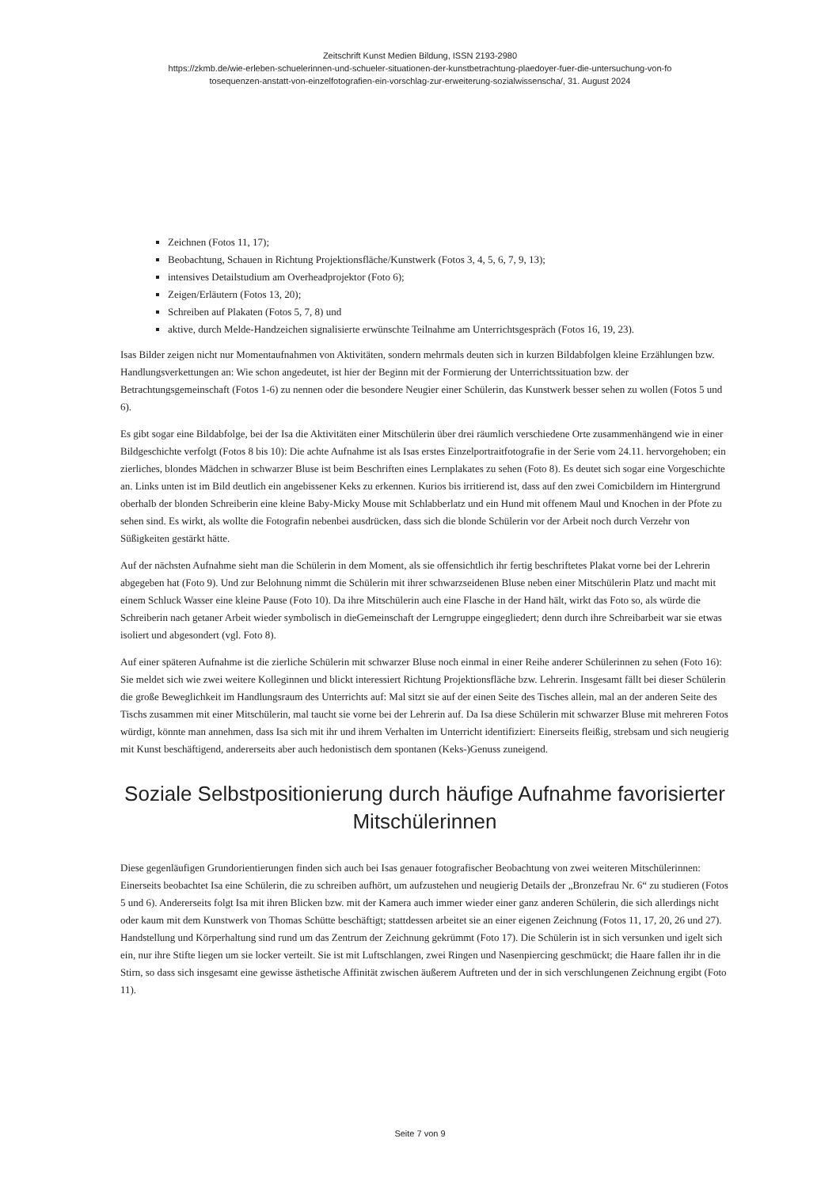Zeitschrift Kunst Medien Bildung, ISSN 2193-2980
https://zkmb.de/wie-erleben-schuelerinnen-und-schueler-situationen-der-kunstbetrachtung-plaedoyer-fuer-die-untersuchung-von-fo
tosequenzen-anstatt-von-einzelfotografien-ein-vorschlag-zur-erweiterung-sozialwissenscha/, 31. August 2024
Zeichnen (Fotos 11, 17);
Beobachtung, Schauen in Richtung Projektionsfläche/Kunstwerk (Fotos 3, 4, 5, 6, 7, 9, 13);
intensives Detailstudium am Overheadprojektor (Foto 6);
Zeigen/Erläutern (Fotos 13, 20);
Schreiben auf Plakaten (Fotos 5, 7, 8) und
aktive, durch Melde-Handzeichen signalisierte erwünschte Teilnahme am Unterrichtsgespräch (Fotos 16, 19, 23).
Isas Bilder zeigen nicht nur Momentaufnahmen von Aktivitäten, sondern mehrmals deuten sich in kurzen Bildabfolgen kleine Erzählungen bzw. Handlungsverkettungen an: Wie schon angedeutet, ist hier der Beginn mit der Formierung der Unterrichtssituation bzw. der Betrachtungsgemeinschaft (Fotos 1-6) zu nennen oder die besondere Neugier einer Schülerin, das Kunstwerk besser sehen zu wollen (Fotos 5 und 6).
Es gibt sogar eine Bildabfolge, bei der Isa die Aktivitäten einer Mitschülerin über drei räumlich verschiedene Orte zusammenhängend wie in einer Bildgeschichte verfolgt (Fotos 8 bis 10): Die achte Aufnahme ist als Isas erstes Einzelportraitfotografie in der Serie vom 24.11. hervorgehoben; ein zierliches, blondes Mädchen in schwarzer Bluse ist beim Beschriften eines Lernplakates zu sehen (Foto 8). Es deutet sich sogar eine Vorgeschichte an. Links unten ist im Bild deutlich ein angebissener Keks zu erkennen. Kurios bis irritierend ist, dass auf den zwei Comicbildern im Hintergrund oberhalb der blonden Schreiberin eine kleine Baby-Micky Mouse mit Schlabberlatz und ein Hund mit offenem Maul und Knochen in der Pfote zu sehen sind. Es wirkt, als wollte die Fotografin nebenbei ausdrücken, dass sich die blonde Schülerin vor der Arbeit noch durch Verzehr von Süßigkeiten gestärkt hätte.
Auf der nächsten Aufnahme sieht man die Schülerin in dem Moment, als sie offensichtlich ihr fertig beschriftetes Plakat vorne bei der Lehrerin abgegeben hat (Foto 9). Und zur Belohnung nimmt die Schülerin mit ihrer schwarzseidenen Bluse neben einer Mitschülerin Platz und macht mit einem Schluck Wasser eine kleine Pause (Foto 10). Da ihre Mitschülerin auch eine Flasche in der Hand hält, wirkt das Foto so, als würde die Schreiberin nach getaner Arbeit wieder symbolisch in dieGemeinschaft der Lerngruppe eingegliedert; denn durch ihre Schreibarbeit war sie etwas isoliert und abgesondert (vgl. Foto 8).
Auf einer späteren Aufnahme ist die zierliche Schülerin mit schwarzer Bluse noch einmal in einer Reihe anderer Schülerinnen zu sehen (Foto 16): Sie meldet sich wie zwei weitere Kolleginnen und blickt interessiert Richtung Projektionsfläche bzw. Lehrerin. Insgesamt fällt bei dieser Schülerin die große Beweglichkeit im Handlungsraum des Unterrichts auf: Mal sitzt sie auf der einen Seite des Tisches allein, mal an der anderen Seite des Tischs zusammen mit einer Mitschülerin, mal taucht sie vorne bei der Lehrerin auf. Da Isa diese Schülerin mit schwarzer Bluse mit mehreren Fotos würdigt, könnte man annehmen, dass Isa sich mit ihr und ihrem Verhalten im Unterricht identifiziert: Einerseits fleißig, strebsam und sich neugierig mit Kunst beschäftigend, andererseits aber auch hedonistisch dem spontanen (Keks-)Genuss zuneigend.
Soziale Selbstpositionierung durch häufige Aufnahme favorisierter Mitschülerinnen
Diese gegenläufigen Grundorientierungen finden sich auch bei Isas genauer fotografischer Beobachtung von zwei weiteren Mitschülerinnen: Einerseits beobachtet Isa eine Schülerin, die zu schreiben aufhört, um aufzustehen und neugierig Details der „Bronzefrau Nr. 6“ zu studieren (Fotos 5 und 6). Andererseits folgt Isa mit ihren Blicken bzw. mit der Kamera auch immer wieder einer ganz anderen Schülerin, die sich allerdings nicht oder kaum mit dem Kunstwerk von Thomas Schütte beschäftigt; stattdessen arbeitet sie an einer eigenen Zeichnung (Fotos 11, 17, 20, 26 und 27). Handstellung und Körperhaltung sind rund um das Zentrum der Zeichnung gekrümmt (Foto 17). Die Schülerin ist in sich versunken und igelt sich ein, nur ihre Stifte liegen um sie locker verteilt. Sie ist mit Luftschlangen, zwei Ringen und Nasenpiercing geschmückt; die Haare fallen ihr in die Stirn, so dass sich insgesamt eine gewisse ästhetische Affinität zwischen äußerem Auftreten und der in sich verschlungenen Zeichnung ergibt (Foto 11).
Seite 7 von 9